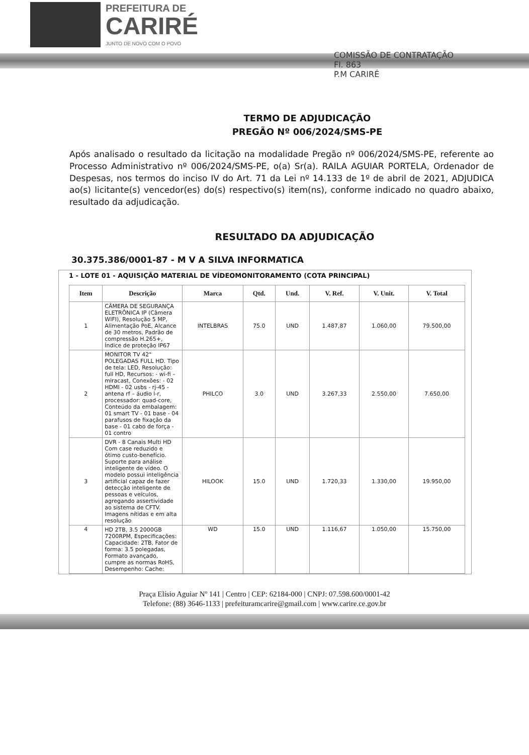PREFEITURA DE
CARIRÉ
JUNTO DE NOVO COM O POVO
COMISSÃO DE CONTRATAÇÃO
Fl. 863
P.M CARIRÉ
TERMO DE ADJUDICAÇÃO
PREGÃO Nº 006/2024/SMS-PE
Após analisado o resultado da licitação na modalidade Pregão nº 006/2024/SMS-PE, referente ao Processo Administrativo nº 006/2024/SMS-PE, o(a) Sr(a). RAILA AGUIAR PORTELA, Ordenador de Despesas, nos termos do inciso IV do Art. 71 da Lei nº 14.133 de 1º de abril de 2021, ADJUDICA ao(s) licitante(s) vencedor(es) do(s) respectivo(s) item(ns), conforme indicado no quadro abaixo, resultado da adjudicação.
RESULTADO DA ADJUDICAÇÃO
30.375.386/0001-87 - M V A SILVA INFORMATICA
1 - LOTE 01 - AQUISIÇÃO MATERIAL DE VÍDEOMONITORAMENTO (COTA PRINCIPAL)
| Item | Descrição | Marca | Qtd. | Und. | V. Ref. | V. Unit. | V. Total |
| --- | --- | --- | --- | --- | --- | --- | --- |
| 1 | CÂMERA DE SEGURANÇA ELETRÔNICA IP (Câmera WIFI), Resolução 5 MP, Alimentação PoE, Alcance de 30 metros, Padrão de compressão H.265+, Índice de proteção IP67 | INTELBRAS | 75.0 | UND | 1.487,87 | 1.060,00 | 79.500,00 |
| 2 | MONITOR TV 42" POLEGADAS FULL HD. Tipo de tela: LED, Resolução: full HD, Recursos: - wi-fi – miracast, Conexões: - 02 HDMI - 02 usbs - rj-45 - antena rf – áudio l-r, processador: quad-core, Conteúdo da embalagem: 01 smart TV - 01 base - 04 parafusos de fixação da base - 01 cabo de força - 01 contro | PHILCO | 3.0 | UND | 3.267,33 | 2.550,00 | 7.650,00 |
| 3 | DVR - 8 Canais Multi HD Com case reduzido e ótimo custo-benefício. Suporte para análise inteligente de vídeo. O modelo possui inteligência artificial capaz de fazer detecção inteligente de pessoas e veículos, agregando assertividade ao sistema de CFTV. Imagens nítidas e em alta resolução | HILOOK | 15.0 | UND | 1.720,33 | 1.330,00 | 19.950,00 |
| 4 | HD 2TB, 3.5 2000GB 7200RPM, Especificações: Capacidade: 2TB, Fator de forma: 3.5 polegadas, Formato avançado, cumpre as normas RoHS, Desempenho: Cache: | WD | 15.0 | UND | 1.116,67 | 1.050,00 | 15.750,00 |
Praça Elísio Aguiar Nº 141 | Centro | CEP: 62184-000 | CNPJ: 07.598.600/0001-42
Telefone: (88) 3646-1133 | prefeituramcarire@gmail.com | www.carire.ce.gov.br